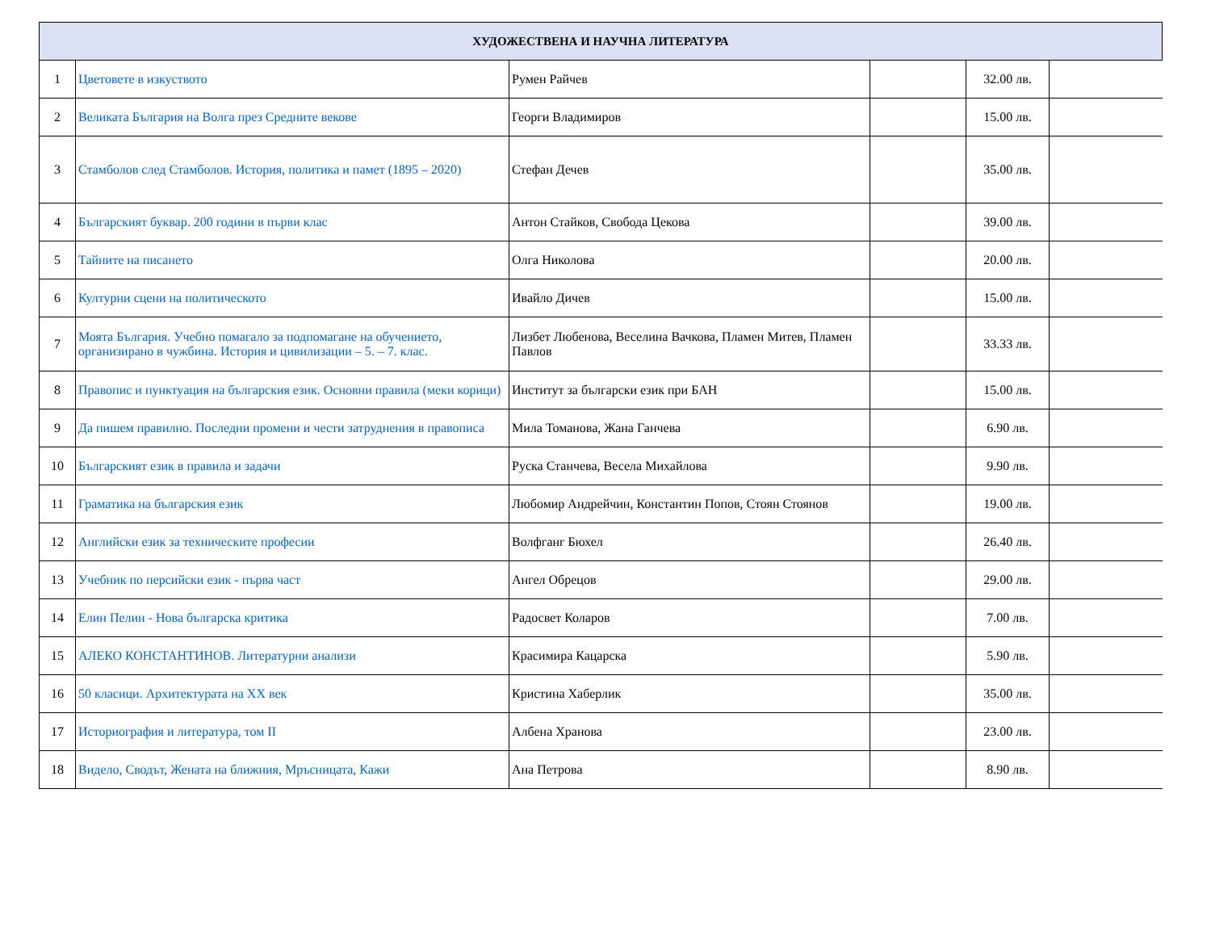| ХУДОЖЕСТВЕНА И НАУЧНА ЛИТЕРАТУРА | | | | | |
| --- | --- | --- | --- | --- | --- |
| 1 | Цветовете в изкуството | Румен Райчев | | 32.00 лв. | |
| 2 | Великата България на Волга през Средните векове | Георги Владимиров | | 15.00 лв. | |
| 3 | Стамболов след Стамболов. История, политика и памет (1895 – 2020) | Стефан Дечев | | 35.00 лв. | |
| 4 | Българският буквар. 200 години в първи клас | Антон Стайков, Свобода Цекова | | 39.00 лв. | |
| 5 | Тайните на писането | Олга Николова | | 20.00 лв. | |
| 6 | Културни сцени на политическото | Ивайло Дичев | | 15.00 лв. | |
| 7 | Моята България. Учебно помагало за подпомагане на обучението, организирано в чужбина. История и цивилизации – 5. – 7. клас. | Лизбет Любенова, Веселина Вачкова, Пламен Митев, Пламен Павлов | | 33.33 лв. | |
| 8 | Правопис и пунктуация на българския език. Основни правила (меки корици) | Институт за български език при БАН | | 15.00 лв. | |
| 9 | Да пишем правилно. Последни промени и чести затруднения в правописа | Мила Томанова, Жана Ганчева | | 6.90 лв. | |
| 10 | Българският език в правила и задачи | Руска Станчева, Весела Михайлова | | 9.90 лв. | |
| 11 | Граматика на българския език | Любомир Андрейчин, Константин Попов, Стоян Стоянов | | 19.00 лв. | |
| 12 | Английски език за техническите професии | Волфганг Бюхел | | 26.40 лв. | |
| 13 | Учебник по персийски език - първа част | Ангел Обрецов | | 29.00 лв. | |
| 14 | Елин Пелин - Нова българска критика | Радосвет Коларов | | 7.00 лв. | |
| 15 | АЛЕКО КОНСТАНТИНОВ. Литературни анализи | Красимира Кацарска | | 5.90 лв. | |
| 16 | 50 класици. Архитектурата на XX век | Кристина Хаберлик | | 35.00 лв. | |
| 17 | Историография и литература, том II | Албена Хранова | | 23.00 лв. | |
| 18 | Видело, Сводът, Жената на ближния, Мръсницата, Кажи | Ана Петрова | | 8.90 лв. | |